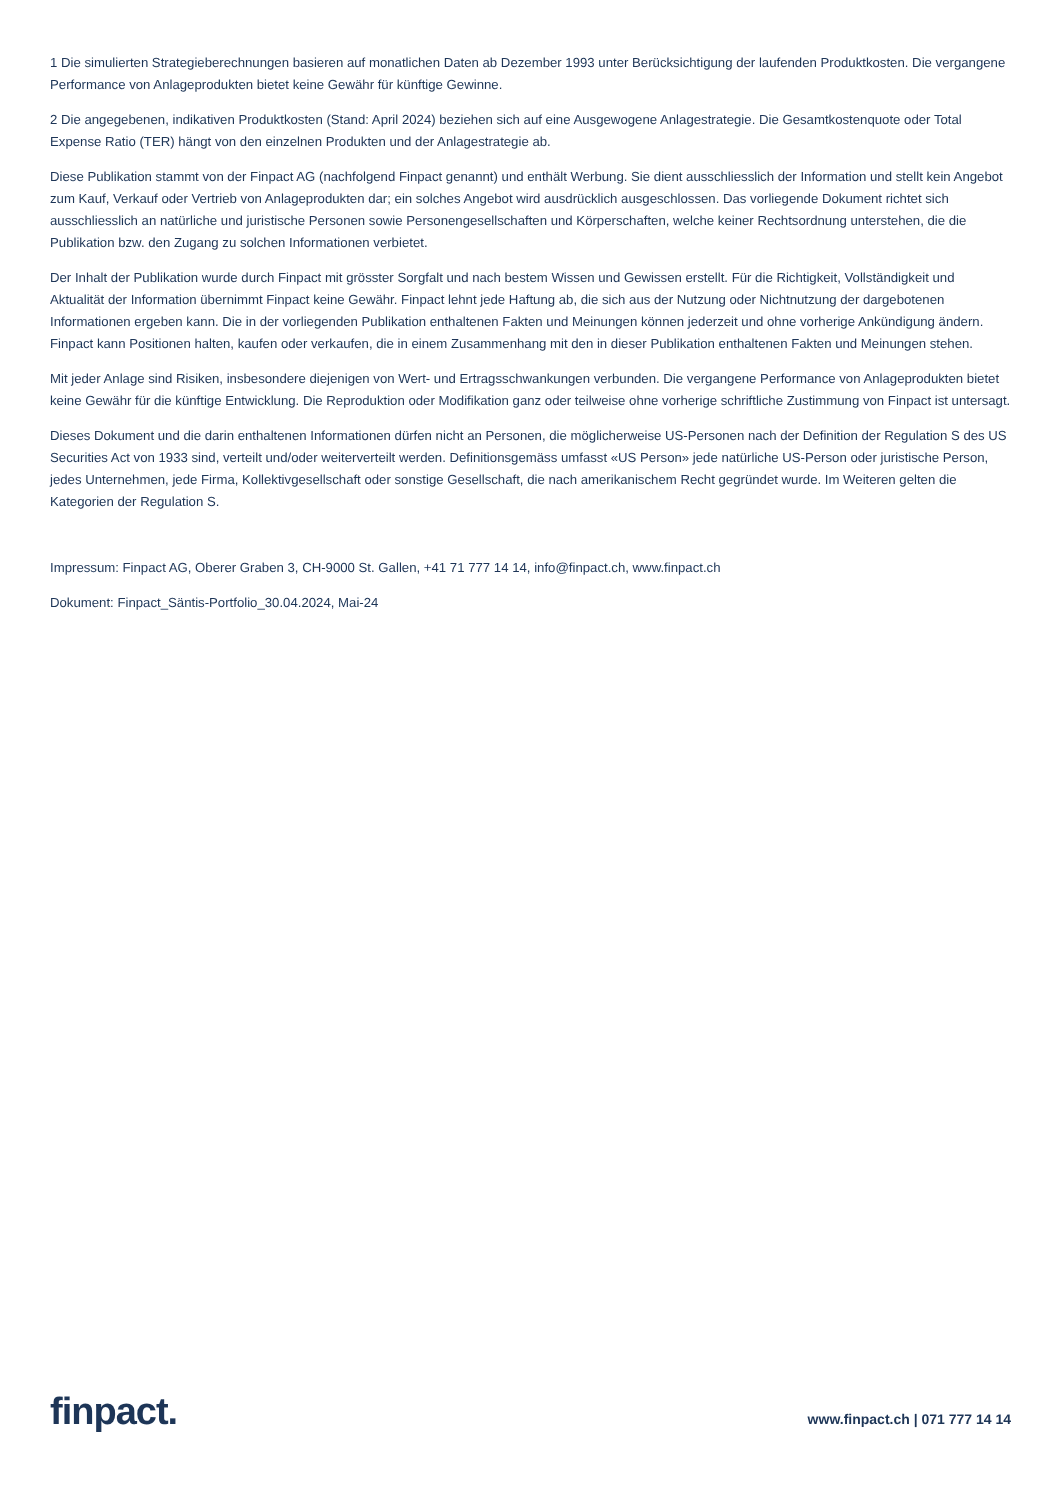1 Die simulierten Strategieberechnungen basieren auf monatlichen Daten ab Dezember 1993 unter Berücksichtigung der laufenden Produktkosten. Die vergangene Performance von Anlageprodukten bietet keine Gewähr für künftige Gewinne.
2 Die angegebenen, indikativen Produktkosten (Stand: April 2024) beziehen sich auf eine Ausgewogene Anlagestrategie. Die Gesamtkostenquote oder Total Expense Ratio (TER) hängt von den einzelnen Produkten und der Anlagestrategie ab.
Diese Publikation stammt von der Finpact AG (nachfolgend Finpact genannt) und enthält Werbung. Sie dient ausschliesslich der Information und stellt kein Angebot zum Kauf, Verkauf oder Vertrieb von Anlageprodukten dar; ein solches Angebot wird ausdrücklich ausgeschlossen. Das vorliegende Dokument richtet sich ausschliesslich an natürliche und juristische Personen sowie Personengesellschaften und Körperschaften, welche keiner Rechtsordnung unterstehen, die die Publikation bzw. den Zugang zu solchen Informationen verbietet.
Der Inhalt der Publikation wurde durch Finpact mit grösster Sorgfalt und nach bestem Wissen und Gewissen erstellt. Für die Richtigkeit, Vollständigkeit und Aktualität der Information übernimmt Finpact keine Gewähr. Finpact lehnt jede Haftung ab, die sich aus der Nutzung oder Nichtnutzung der dargebotenen Informationen ergeben kann. Die in der vorliegenden Publikation enthaltenen Fakten und Meinungen können jederzeit und ohne vorherige Ankündigung ändern. Finpact kann Positionen halten, kaufen oder verkaufen, die in einem Zusammenhang mit den in dieser Publikation enthaltenen Fakten und Meinungen stehen.
Mit jeder Anlage sind Risiken, insbesondere diejenigen von Wert- und Ertragsschwankungen verbunden. Die vergangene Performance von Anlageprodukten bietet keine Gewähr für die künftige Entwicklung. Die Reproduktion oder Modifikation ganz oder teilweise ohne vorherige schriftliche Zustimmung von Finpact ist untersagt.
Dieses Dokument und die darin enthaltenen Informationen dürfen nicht an Personen, die möglicherweise US-Personen nach der Definition der Regulation S des US Securities Act von 1933 sind, verteilt und/oder weiterverteilt werden. Definitionsgemäss umfasst «US Person» jede natürliche US-Person oder juristische Person, jedes Unternehmen, jede Firma, Kollektivgesellschaft oder sonstige Gesellschaft, die nach amerikanischem Recht gegründet wurde. Im Weiteren gelten die Kategorien der Regulation S.
Impressum: Finpact AG, Oberer Graben 3, CH-9000 St. Gallen, +41 71 777 14 14, info@finpact.ch, www.finpact.ch
Dokument: Finpact_Säntis-Portfolio_30.04.2024, Mai-24
finpact.
www.finpact.ch | 071 777 14 14